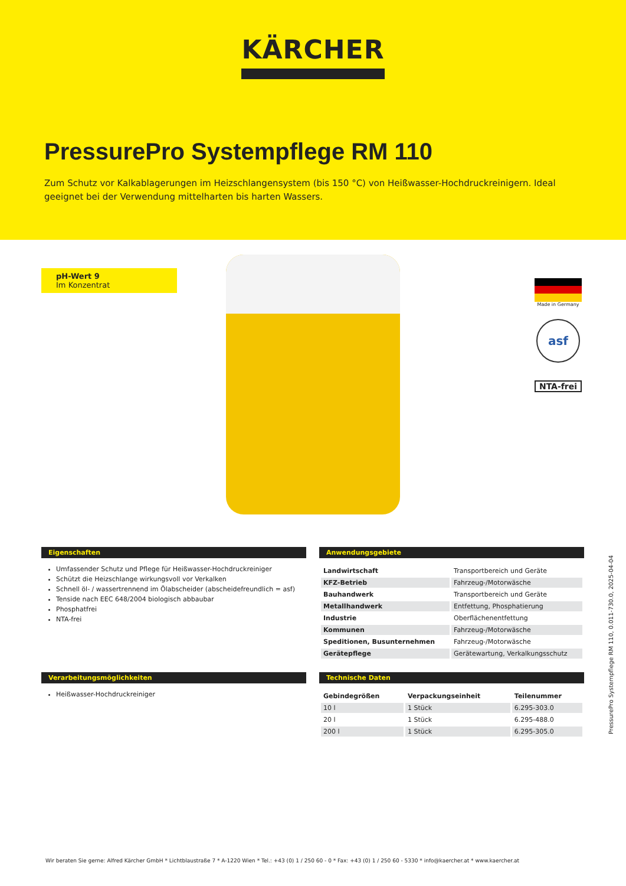KÄRCHER
PressurePro Systempflege RM 110
Zum Schutz vor Kalkablagerungen im Heizschlangensystem (bis 150 °C) von Heißwasser-Hochdruckreinigern. Ideal geeignet bei der Verwendung mittelharten bis harten Wassers.
pH-Wert 9
Im Konzentrat
Made in Germany
asf
NTA-frei
Eigenschaften
Umfassender Schutz und Pflege für Heißwasser-Hochdruckreiniger
Schützt die Heizschlange wirkungsvoll vor Verkalken
Schnell öl- / wassertrennend im Ölabscheider (abscheidefreundlich = asf)
Tenside nach EEC 648/2004 biologisch abbaubar
Phosphatfrei
NTA-frei
Anwendungsgebiete
| Landwirtschaft | Transportbereich und Geräte |
| KFZ-Betrieb | Fahrzeug-/Motorwäsche |
| Bauhandwerk | Transportbereich und Geräte |
| Metallhandwerk | Entfettung, Phosphatierung |
| Industrie | Oberflächenentfettung |
| Kommunen | Fahrzeug-/Motorwäsche |
| Speditionen, Busunternehmen | Fahrzeug-/Motorwäsche |
| Gerätepflege | Gerätewartung, Verkalkungsschutz |
Verarbeitungsmöglichkeiten
Heißwasser-Hochdruckreiniger
Technische Daten
| Gebindegrößen | Verpackungseinheit | Teilenummer |
| --- | --- | --- |
| 10 l | 1 Stück | 6.295-303.0 |
| 20 l | 1 Stück | 6.295-488.0 |
| 200 l | 1 Stück | 6.295-305.0 |
PressurePro Systempflege RM 110, 0.011-730.0, 2025-04-04
Wir beraten Sie gerne: Alfred Kärcher GmbH * Lichtblaustraße 7 * A-1220 Wien * Tel.: +43 (0) 1 / 250 60 - 0 * Fax: +43 (0) 1 / 250 60 - 5330 * info@kaercher.at * www.kaercher.at